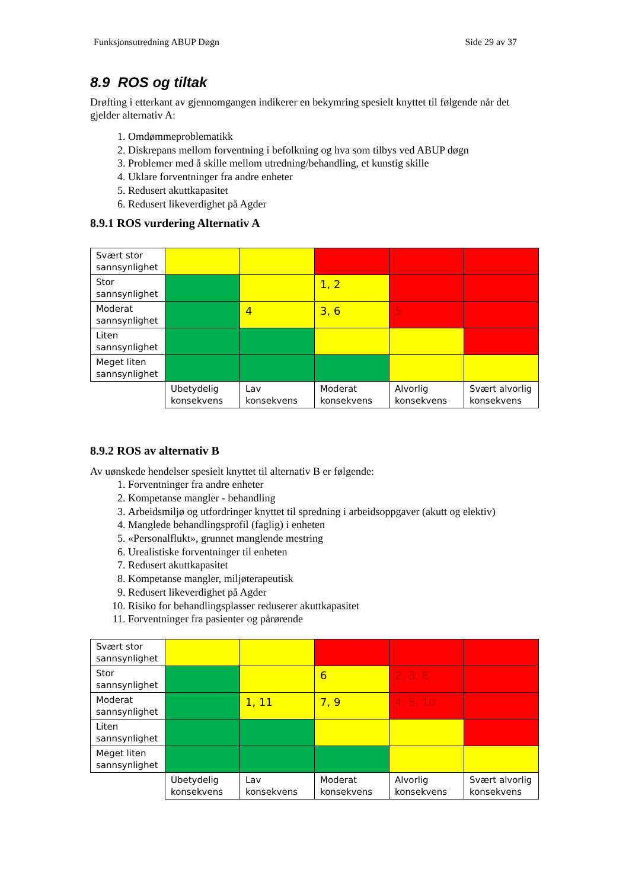Funksjonsutredning ABUP Døgn Side 29 av 37
8.9 ROS og tiltak
Drøfting i etterkant av gjennomgangen indikerer en bekymring spesielt knyttet til følgende når det gjelder alternativ A:
1. Omdømmeproblematikk
2. Diskrepans mellom forventning i befolkning og hva som tilbys ved ABUP døgn
3. Problemer med å skille mellom utredning/behandling, et kunstig skille
4. Uklare forventninger fra andre enheter
5. Redusert akuttkapasitet
6. Redusert likeverdighet på Agder
8.9.1 ROS vurdering Alternativ A
| Svært stor sannsynlighet | | | | | |
| Stor sannsynlighet | | | 1, 2 | | |
| Moderat sannsynlighet | | 4 | 3, 6 | 5 | |
| Liten sannsynlighet | | | | | |
| Meget liten sannsynlighet | | | | | |
| | Ubetydelig konsekvens | Lav konsekvens | Moderat konsekvens | Alvorlig konsekvens | Svært alvorlig konsekvens |
8.9.2 ROS av alternativ B
Av uønskede hendelser spesielt knyttet til alternativ B er følgende:
1. Forventninger fra andre enheter
2. Kompetanse mangler - behandling
3. Arbeidsmiljø og utfordringer knyttet til spredning i arbeidsoppgaver (akutt og elektiv)
4. Manglede behandlingsprofil (faglig) i enheten
5. «Personalflukt», grunnet manglende mestring
6. Urealistiske forventninger til enheten
7. Redusert akuttkapasitet
8. Kompetanse mangler, miljøterapeutisk
9. Redusert likeverdighet på Agder
10. Risiko for behandlingsplasser reduserer akuttkapasitet
11. Forventninger fra pasienter og pårørende
| Svært stor sannsynlighet | | | | | |
| Stor sannsynlighet | | | 6 | 2, 3, 8 | |
| Moderat sannsynlighet | | 1, 11 | 7, 9 | 4, 5, 10 | |
| Liten sannsynlighet | | | | | |
| Meget liten sannsynlighet | | | | | |
| | Ubetydelig konsekvens | Lav konsekvens | Moderat konsekvens | Alvorlig konsekvens | Svært alvorlig konsekvens |